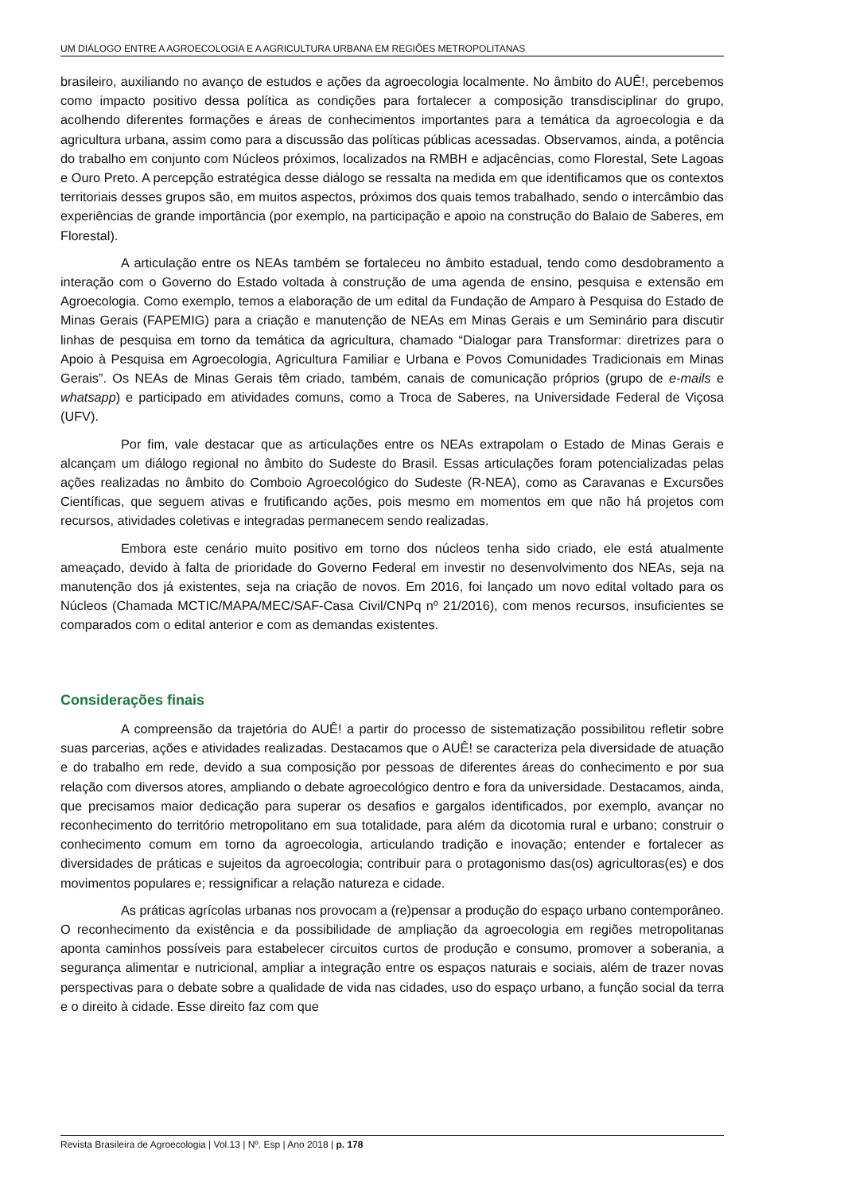UM DIÁLOGO ENTRE A AGROECOLOGIA E A AGRICULTURA URBANA EM REGIÕES METROPOLITANAS
brasileiro, auxiliando no avanço de estudos e ações da agroecologia localmente. No âmbito do AUÊ!, percebemos como impacto positivo dessa política as condições para fortalecer a composição transdisciplinar do grupo, acolhendo diferentes formações e áreas de conhecimentos importantes para a temática da agroecologia e da agricultura urbana, assim como para a discussão das políticas públicas acessadas. Observamos, ainda, a potência do trabalho em conjunto com Núcleos próximos, localizados na RMBH e adjacências, como Florestal, Sete Lagoas e Ouro Preto. A percepção estratégica desse diálogo se ressalta na medida em que identificamos que os contextos territoriais desses grupos são, em muitos aspectos, próximos dos quais temos trabalhado, sendo o intercâmbio das experiências de grande importância (por exemplo, na participação e apoio na construção do Balaio de Saberes, em Florestal).
A articulação entre os NEAs também se fortaleceu no âmbito estadual, tendo como desdobramento a interação com o Governo do Estado voltada à construção de uma agenda de ensino, pesquisa e extensão em Agroecologia. Como exemplo, temos a elaboração de um edital da Fundação de Amparo à Pesquisa do Estado de Minas Gerais (FAPEMIG) para a criação e manutenção de NEAs em Minas Gerais e um Seminário para discutir linhas de pesquisa em torno da temática da agricultura, chamado “Dialogar para Transformar: diretrizes para o Apoio à Pesquisa em Agroecologia, Agricultura Familiar e Urbana e Povos Comunidades Tradicionais em Minas Gerais”. Os NEAs de Minas Gerais têm criado, também, canais de comunicação próprios (grupo de e-mails e whatsapp) e participado em atividades comuns, como a Troca de Saberes, na Universidade Federal de Viçosa (UFV).
Por fim, vale destacar que as articulações entre os NEAs extrapolam o Estado de Minas Gerais e alcançam um diálogo regional no âmbito do Sudeste do Brasil. Essas articulações foram potencializadas pelas ações realizadas no âmbito do Comboio Agroecológico do Sudeste (R-NEA), como as Caravanas e Excursões Científicas, que seguem ativas e frutificando ações, pois mesmo em momentos em que não há projetos com recursos, atividades coletivas e integradas permanecem sendo realizadas.
Embora este cenário muito positivo em torno dos núcleos tenha sido criado, ele está atualmente ameaçado, devido à falta de prioridade do Governo Federal em investir no desenvolvimento dos NEAs, seja na manutenção dos já existentes, seja na criação de novos. Em 2016, foi lançado um novo edital voltado para os Núcleos (Chamada MCTIC/MAPA/MEC/SAF-Casa Civil/CNPq nº 21/2016), com menos recursos, insuficientes se comparados com o edital anterior e com as demandas existentes.
Considerações finais
A compreensão da trajetória do AUÊ! a partir do processo de sistematização possibilitou refletir sobre suas parcerias, ações e atividades realizadas. Destacamos que o AUÊ! se caracteriza pela diversidade de atuação e do trabalho em rede, devido a sua composição por pessoas de diferentes áreas do conhecimento e por sua relação com diversos atores, ampliando o debate agroecológico dentro e fora da universidade. Destacamos, ainda, que precisamos maior dedicação para superar os desafios e gargalos identificados, por exemplo, avançar no reconhecimento do território metropolitano em sua totalidade, para além da dicotomia rural e urbano; construir o conhecimento comum em torno da agroecologia, articulando tradição e inovação; entender e fortalecer as diversidades de práticas e sujeitos da agroecologia; contribuir para o protagonismo das(os) agricultoras(es) e dos movimentos populares e; ressignificar a relação natureza e cidade.
As práticas agrícolas urbanas nos provocam a (re)pensar a produção do espaço urbano contemporâneo. O reconhecimento da existência e da possibilidade de ampliação da agroecologia em regiões metropolitanas aponta caminhos possíveis para estabelecer circuitos curtos de produção e consumo, promover a soberania, a segurança alimentar e nutricional, ampliar a integração entre os espaços naturais e sociais, além de trazer novas perspectivas para o debate sobre a qualidade de vida nas cidades, uso do espaço urbano, a função social da terra e o direito à cidade. Esse direito faz com que
Revista Brasileira de Agroecologia | Vol.13 | Nº. Esp | Ano 2018 | p. 178